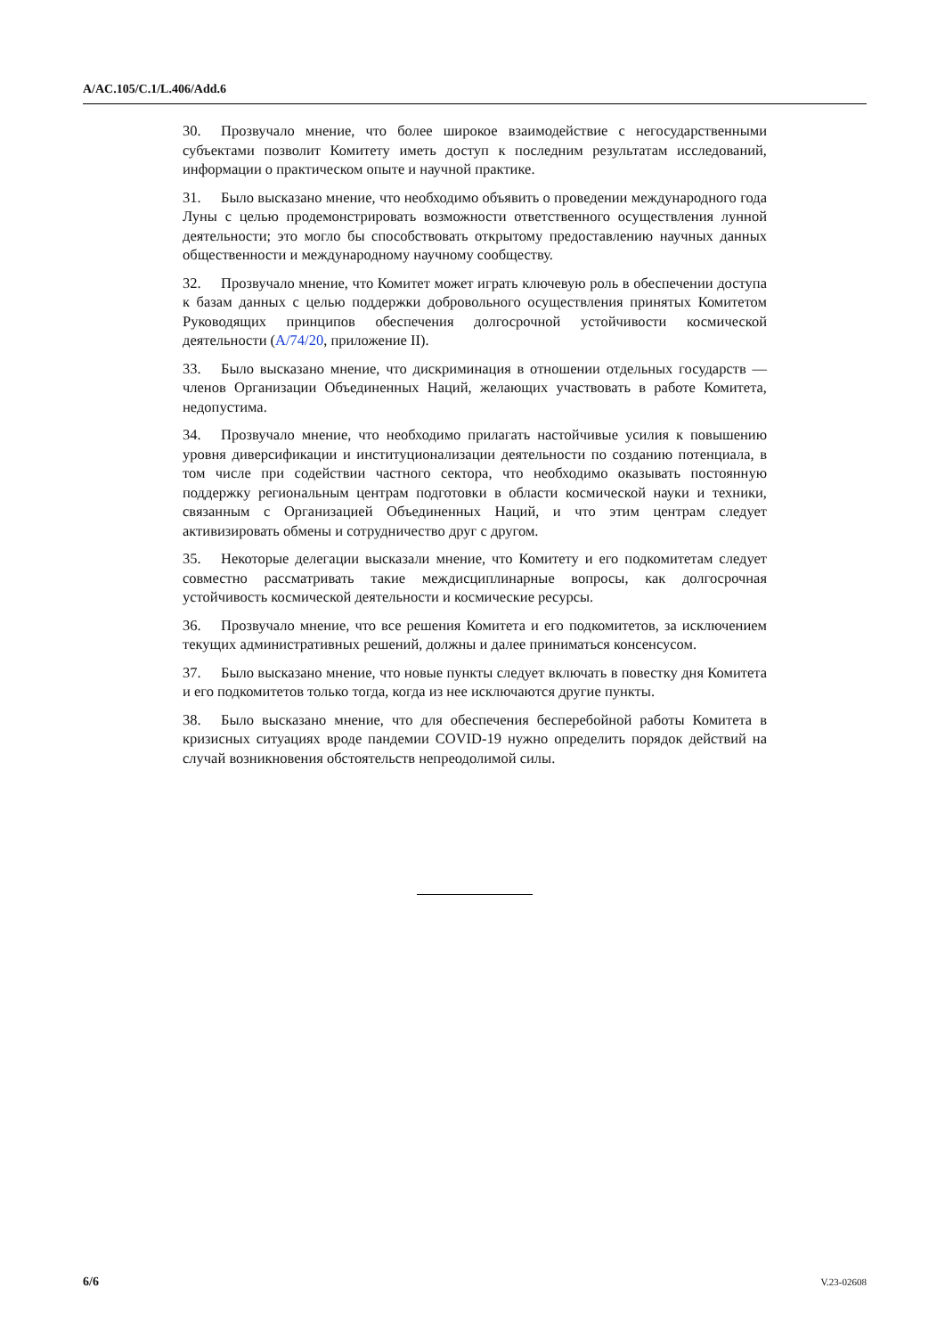A/AC.105/C.1/L.406/Add.6
30. Прозвучало мнение, что более широкое взаимодействие с негосударственными субъектами позволит Комитету иметь доступ к последним результатам исследований, информации о практическом опыте и научной практике.
31. Было высказано мнение, что необходимо объявить о проведении международного года Луны с целью продемонстрировать возможности ответственного осуществления лунной деятельности; это могло бы способствовать открытому предоставлению научных данных общественности и международному научному сообществу.
32. Прозвучало мнение, что Комитет может играть ключевую роль в обеспечении доступа к базам данных с целью поддержки добровольного осуществления принятых Комитетом Руководящих принципов обеспечения долгосрочной устойчивости космической деятельности (A/74/20, приложение II).
33. Было высказано мнение, что дискриминация в отношении отдельных государств — членов Организации Объединенных Наций, желающих участвовать в работе Комитета, недопустима.
34. Прозвучало мнение, что необходимо прилагать настойчивые усилия к повышению уровня диверсификации и институционализации деятельности по созданию потенциала, в том числе при содействии частного сектора, что необходимо оказывать постоянную поддержку региональным центрам подготовки в области космической науки и техники, связанным с Организацией Объединенных Наций, и что этим центрам следует активизировать обмены и сотрудничество друг с другом.
35. Некоторые делегации высказали мнение, что Комитету и его подкомитетам следует совместно рассматривать такие междисциплинарные вопросы, как долгосрочная устойчивость космической деятельности и космические ресурсы.
36. Прозвучало мнение, что все решения Комитета и его подкомитетов, за исключением текущих административных решений, должны и далее приниматься консенсусом.
37. Было высказано мнение, что новые пункты следует включать в повестку дня Комитета и его подкомитетов только тогда, когда из нее исключаются другие пункты.
38. Было высказано мнение, что для обеспечения бесперебойной работы Комитета в кризисных ситуациях вроде пандемии COVID-19 нужно определить порядок действий на случай возникновения обстоятельств непреодолимой силы.
6/6 V.23-02608